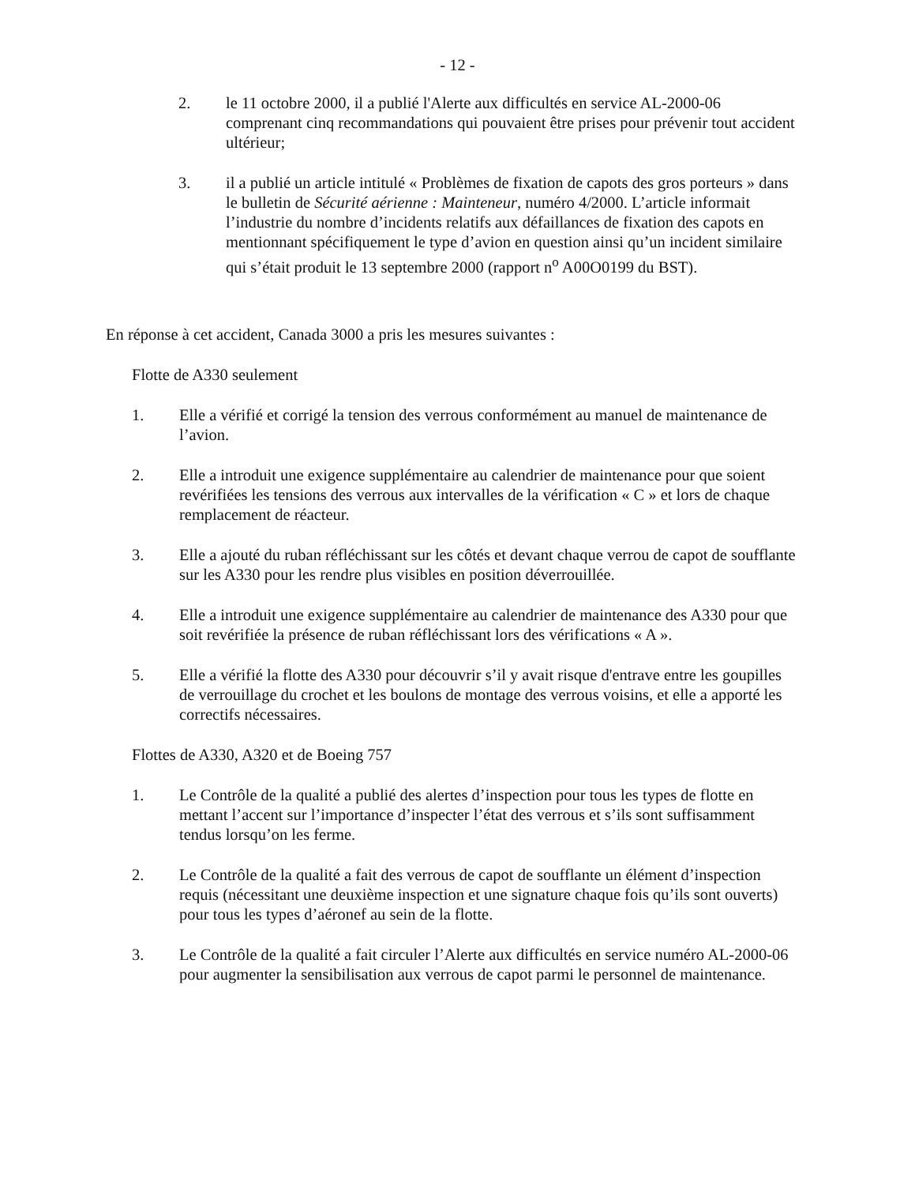- 12 -
2. le 11 octobre 2000, il a publié l'Alerte aux difficultés en service AL-2000-06 comprenant cinq recommandations qui pouvaient être prises pour prévenir tout accident ultérieur;
3. il a publié un article intitulé « Problèmes de fixation de capots des gros porteurs » dans le bulletin de Sécurité aérienne : Mainteneur, numéro 4/2000. L’article informait l’industrie du nombre d’incidents relatifs aux défaillances de fixation des capots en mentionnant spécifiquement le type d’avion en question ainsi qu’un incident similaire qui s’était produit le 13 septembre 2000 (rapport n<sup>o</sup> A00O0199 du BST).
En réponse à cet accident, Canada 3000 a pris les mesures suivantes :
Flotte de A330 seulement
1. Elle a vérifié et corrigé la tension des verrous conformément au manuel de maintenance de l’avion.
2. Elle a introduit une exigence supplémentaire au calendrier de maintenance pour que soient revérifiées les tensions des verrous aux intervalles de la vérification « C » et lors de chaque remplacement de réacteur.
3. Elle a ajouté du ruban réfléchissant sur les côtés et devant chaque verrou de capot de soufflante sur les A330 pour les rendre plus visibles en position déverrouillée.
4. Elle a introduit une exigence supplémentaire au calendrier de maintenance des A330 pour que soit revérifiée la présence de ruban réfléchissant lors des vérifications « A ».
5. Elle a vérifié la flotte des A330 pour découvrir s’il y avait risque d'entrave entre les goupilles de verrouillage du crochet et les boulons de montage des verrous voisins, et elle a apporté les correctifs nécessaires.
Flottes de A330, A320 et de Boeing 757
1. Le Contrôle de la qualité a publié des alertes d’inspection pour tous les types de flotte en mettant l’accent sur l’importance d’inspecter l’état des verrous et s’ils sont suffisamment tendus lorsqu’on les ferme.
2. Le Contrôle de la qualité a fait des verrous de capot de soufflante un élément d’inspection requis (nécessitant une deuxième inspection et une signature chaque fois qu’ils sont ouverts) pour tous les types d’aéronef au sein de la flotte.
3. Le Contrôle de la qualité a fait circuler l’Alerte aux difficultés en service numéro AL-2000-06 pour augmenter la sensibilisation aux verrous de capot parmi le personnel de maintenance.